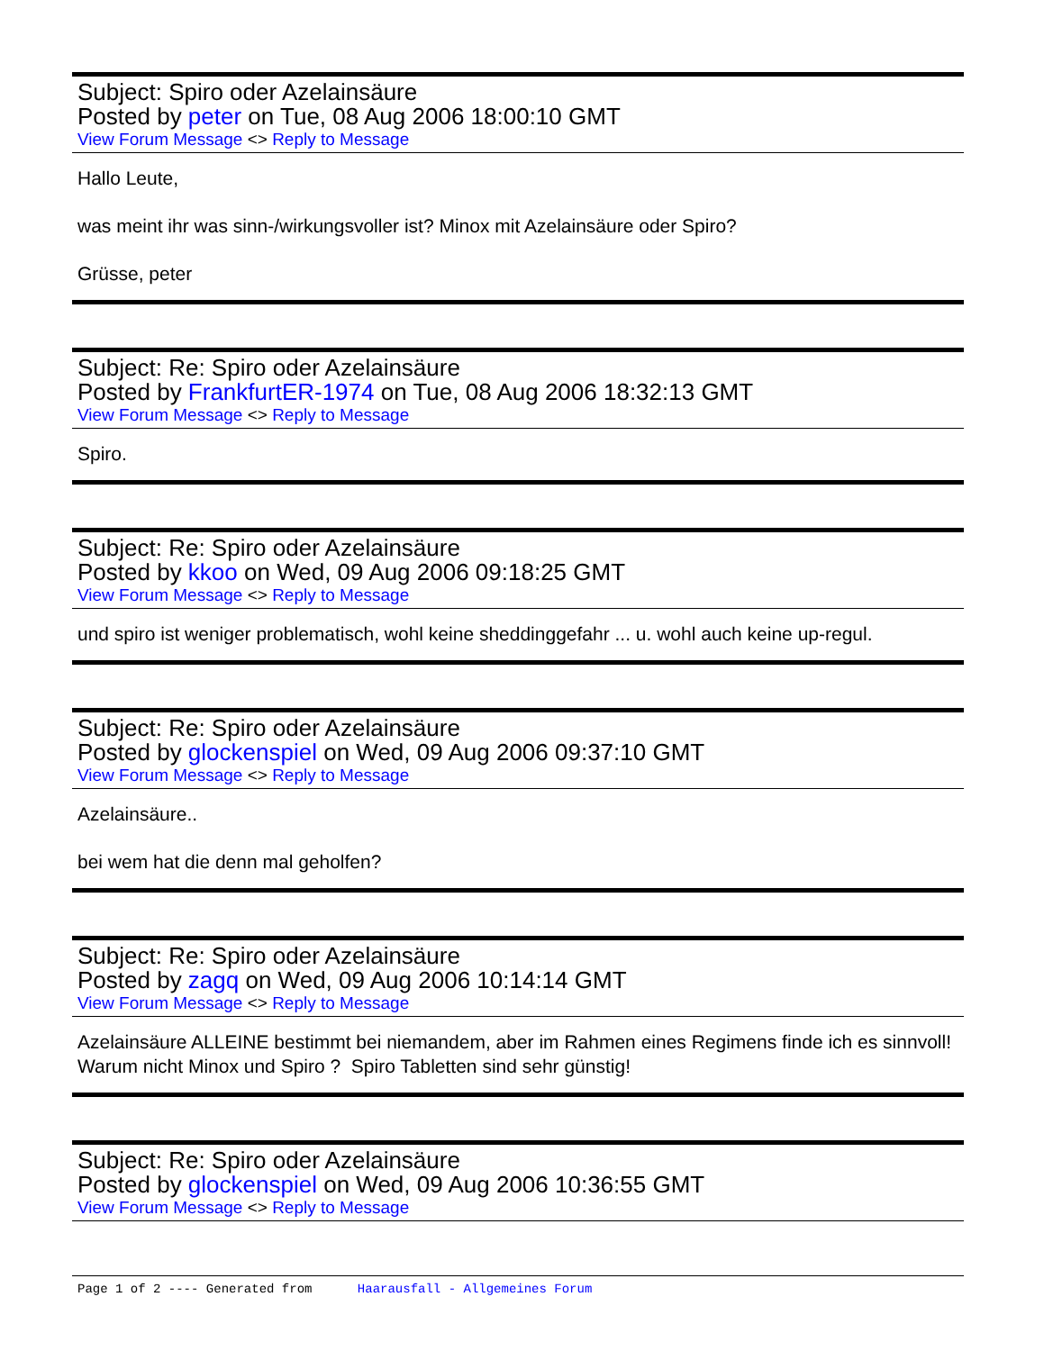Subject: Spiro oder Azelainsäure
Posted by peter on Tue, 08 Aug 2006 18:00:10 GMT
View Forum Message <> Reply to Message
Hallo Leute,
was meint ihr was sinn-/wirkungsvoller ist? Minox mit Azelainsäure oder Spiro?
Grüsse, peter
Subject: Re: Spiro oder Azelainsäure
Posted by FrankfurtER-1974 on Tue, 08 Aug 2006 18:32:13 GMT
View Forum Message <> Reply to Message
Spiro.
Subject: Re: Spiro oder Azelainsäure
Posted by kkoo on Wed, 09 Aug 2006 09:18:25 GMT
View Forum Message <> Reply to Message
und spiro ist weniger problematisch, wohl keine sheddinggefahr ... u. wohl auch keine up-regul.
Subject: Re: Spiro oder Azelainsäure
Posted by glockenspiel on Wed, 09 Aug 2006 09:37:10 GMT
View Forum Message <> Reply to Message
Azelainsäure..
bei wem hat die denn mal geholfen?
Subject: Re: Spiro oder Azelainsäure
Posted by zagq on Wed, 09 Aug 2006 10:14:14 GMT
View Forum Message <> Reply to Message
Azelainsäure ALLEINE bestimmt bei niemandem, aber im Rahmen eines Regimens finde ich es sinnvoll! Warum nicht Minox und Spiro ? Spiro Tabletten sind sehr günstig!
Subject: Re: Spiro oder Azelainsäure
Posted by glockenspiel on Wed, 09 Aug 2006 10:36:55 GMT
View Forum Message <> Reply to Message
Page 1 of 2 ---- Generated from Haarausfall - Allgemeines Forum